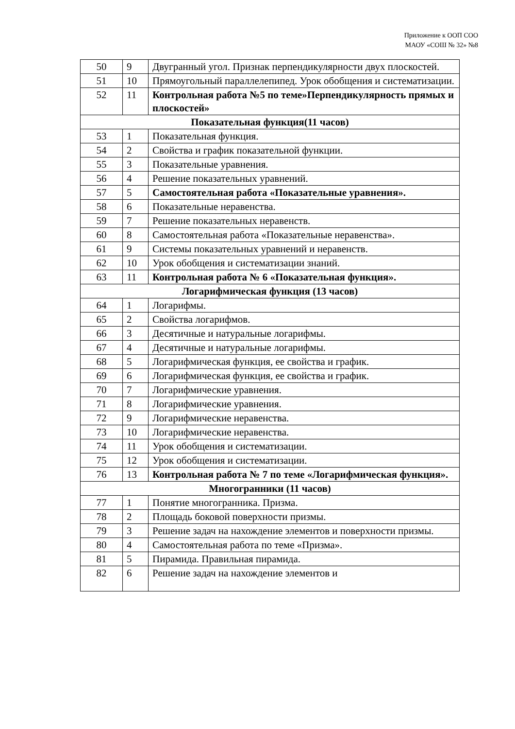Приложение к ООП СОО
МАОУ «СОШ № 32» №8
| 50 | 9 | Двугранный угол. Признак перпендикулярности двух плоскостей. |
| 51 | 10 | Прямоугольный параллелепипед. Урок обобщения и систематизации. |
| 52 | 11 | Контрольная работа №5 по теме»Перпендикулярность прямых и плоскостей» |
| Показательная функция(11 часов) | | |
| 53 | 1 | Показательная функция. |
| 54 | 2 | Свойства и график показательной функции. |
| 55 | 3 | Показательные уравнения. |
| 56 | 4 | Решение показательных уравнений. |
| 57 | 5 | Самостоятельная работа «Показательные уравнения». |
| 58 | 6 | Показательные неравенства. |
| 59 | 7 | Решение показательных неравенств. |
| 60 | 8 | Самостоятельная работа «Показательные неравенства». |
| 61 | 9 | Системы показательных уравнений и неравенств. |
| 62 | 10 | Урок обобщения и систематизации знаний. |
| 63 | 11 | Контрольная работа № 6 «Показательная функция». |
| Логарифмическая функция (13 часов) | | |
| 64 | 1 | Логарифмы. |
| 65 | 2 | Свойства логарифмов. |
| 66 | 3 | Десятичные и натуральные логарифмы. |
| 67 | 4 | Десятичные и натуральные логарифмы. |
| 68 | 5 | Логарифмическая функция, ее свойства и график. |
| 69 | 6 | Логарифмическая функция, ее свойства и график. |
| 70 | 7 | Логарифмические уравнения. |
| 71 | 8 | Логарифмические уравнения. |
| 72 | 9 | Логарифмические неравенства. |
| 73 | 10 | Логарифмические неравенства. |
| 74 | 11 | Урок обобщения и систематизации. |
| 75 | 12 | Урок обобщения и систематизации. |
| 76 | 13 | Контрольная работа № 7 по теме «Логарифмическая функция». |
| Многогранники (11 часов) | | |
| 77 | 1 | Понятие многогранника. Призма. |
| 78 | 2 | Площадь боковой поверхности призмы. |
| 79 | 3 | Решение задач на нахождение элементов и поверхности призмы. |
| 80 | 4 | Самостоятельная работа по теме «Призма». |
| 81 | 5 | Пирамида. Правильная пирамида. |
| 82 | 6 | Решение задач на нахождение элементов и |